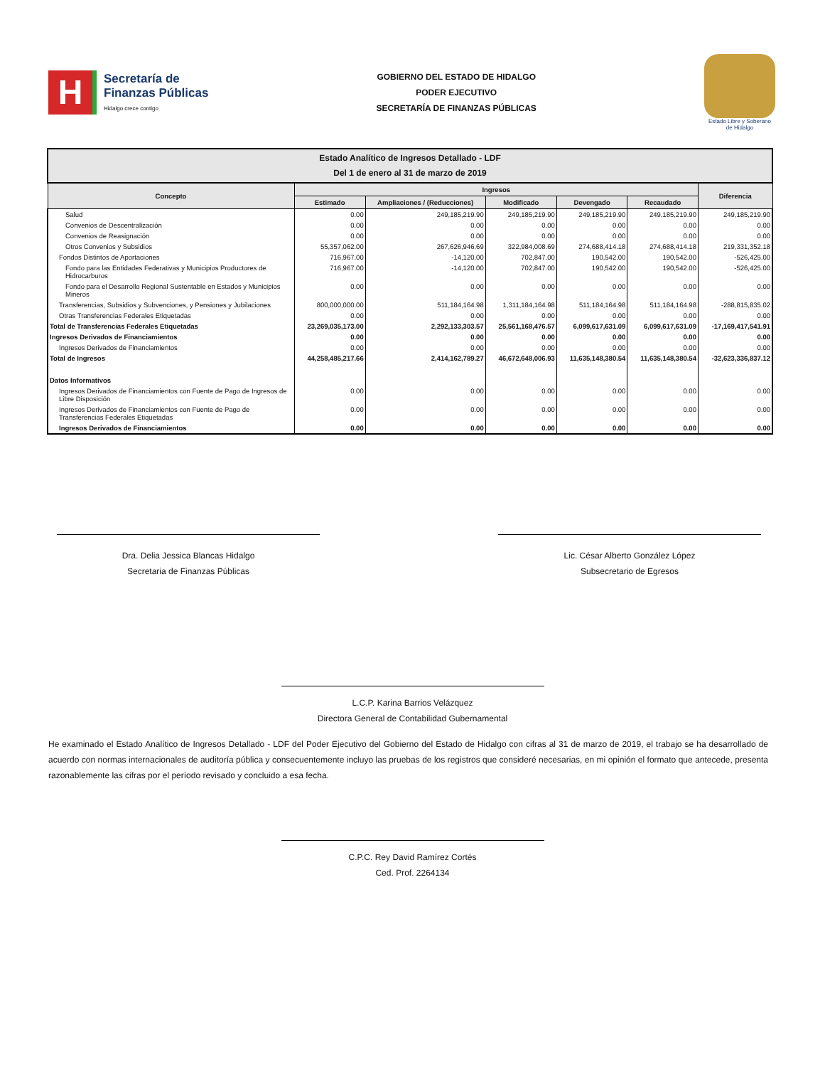H
Secretaría de
Finanzas Públicas
Hidalgo crece contigo
GOBIERNO DEL ESTADO DE HIDALGO
PODER EJECUTIVO
SECRETARÍA DE FINANZAS PÚBLICAS
Estado Libre y Soberano
de Hidalgo
| Estado Analítico de Ingresos Detallado - LDF Del 1 de enero al 31 de marzo de 2019 | | | | | | |
| Concepto | Ingresos | | | | | Diferencia |
| | Estimado | Ampliaciones / (Reducciones) | Modificado | Devengado | Recaudado | |
| Salud | 0.00 | 249,185,219.90 | 249,185,219.90 | 249,185,219.90 | 249,185,219.90 | 249,185,219.90 |
| Convenios de Descentralización | 0.00 | 0.00 | 0.00 | 0.00 | 0.00 | 0.00 |
| Convenios de Reasignación | 0.00 | 0.00 | 0.00 | 0.00 | 0.00 | 0.00 |
| Otros Convenios y Subsidios | 55,357,062.00 | 267,626,946.69 | 322,984,008.69 | 274,688,414.18 | 274,688,414.18 | 219,331,352.18 |
| Fondos Distintos de Aportaciones | 716,967.00 | -14,120.00 | 702,847.00 | 190,542.00 | 190,542.00 | -526,425.00 |
| Fondo para las Entidades Federativas y Municipios Productores de Hidrocarburos | 716,967.00 | -14,120.00 | 702,847.00 | 190,542.00 | 190,542.00 | -526,425.00 |
| Fondo para el Desarrollo Regional Sustentable en Estados y Municipios Mineros | 0.00 | 0.00 | 0.00 | 0.00 | 0.00 | 0.00 |
| Transferencias, Subsidios y Subvenciones, y Pensiones y Jubilaciones | 800,000,000.00 | 511,184,164.98 | 1,311,184,164.98 | 511,184,164.98 | 511,184,164.98 | -288,815,835.02 |
| Otras Transferencias Federales Etiquetadas | 0.00 | 0.00 | 0.00 | 0.00 | 0.00 | 0.00 |
| Total de Transferencias Federales Etiquetadas | 23,269,035,173.00 | 2,292,133,303.57 | 25,561,168,476.57 | 6,099,617,631.09 | 6,099,617,631.09 | -17,169,417,541.91 |
| Ingresos Derivados de Financiamientos | 0.00 | 0.00 | 0.00 | 0.00 | 0.00 | 0.00 |
| Ingresos Derivados de Financiamientos | 0.00 | 0.00 | 0.00 | 0.00 | 0.00 | 0.00 |
| Total de Ingresos | 44,258,485,217.66 | 2,414,162,789.27 | 46,672,648,006.93 | 11,635,148,380.54 | 11,635,148,380.54 | -32,623,336,837.12 |
| Datos Informativos | | | | | | |
| Ingresos Derivados de Financiamientos con Fuente de Pago de Ingresos de Libre Disposición | 0.00 | 0.00 | 0.00 | 0.00 | 0.00 | 0.00 |
| Ingresos Derivados de Financiamientos con Fuente de Pago de Transferencias Federales Etiquetadas | 0.00 | 0.00 | 0.00 | 0.00 | 0.00 | 0.00 |
| Ingresos Derivados de Financiamientos | 0.00 | 0.00 | 0.00 | 0.00 | 0.00 | 0.00 |
Dra. Delia Jessica Blancas Hidalgo
Secretaria de Finanzas Públicas
Lic. César Alberto González López
Subsecretario de Egresos
L.C.P. Karina Barrios Velázquez
Directora General de Contabilidad Gubernamental
He examinado el Estado Analítico de Ingresos Detallado - LDF del Poder Ejecutivo del Gobierno del Estado de Hidalgo con cifras al 31 de marzo de 2019, el trabajo se ha desarrollado de acuerdo con normas internacionales de auditoría pública y consecuentemente incluyo las pruebas de los registros que consideré necesarias, en mi opinión el formato que antecede, presenta razonablemente las cifras por el período revisado y concluido a esa fecha.
C.P.C. Rey David Ramírez Cortés
Ced. Prof. 2264134